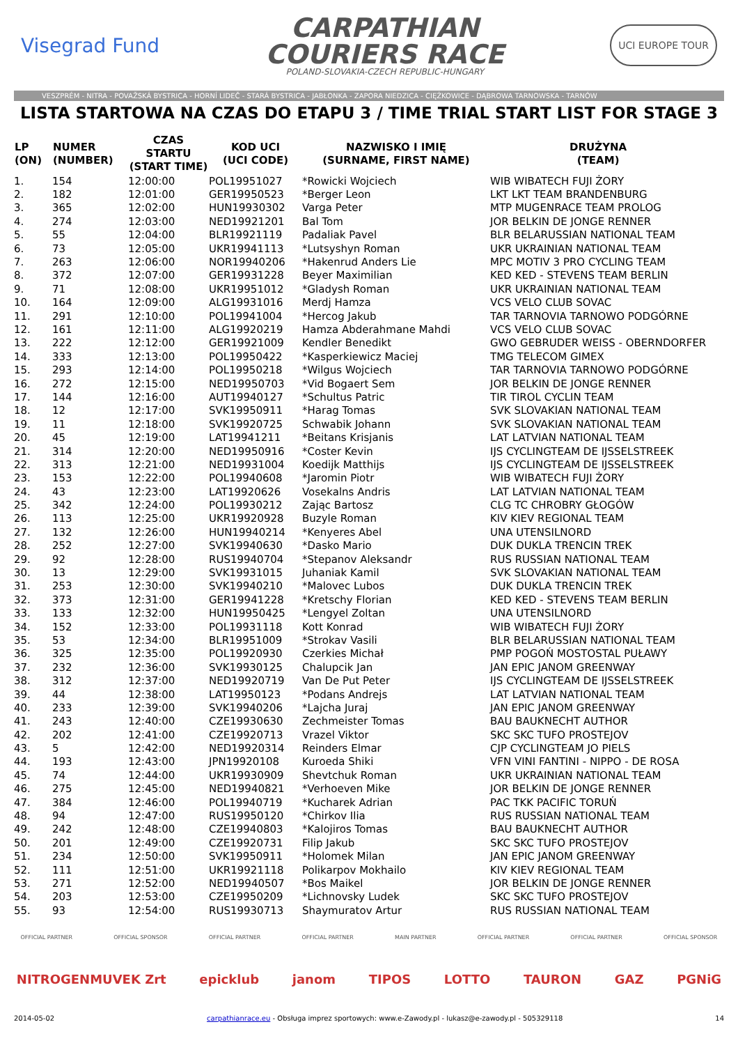Visegrad Fund
CARPATHIAN
COURIERS RACE
POLAND-SLOVAKIA-CZECH REPUBLIC-HUNGARY
UCI EUROPE TOUR
VESZPRÉM - NITRA - POVAŽSKÁ BYSTRICA - HORNÍ LIDEČ - STARÁ BYSTRICA - JABŁONKA - ZAPORA NIEDZICA - CIĘŻKOWICE - DĄBROWA TARNOWSKA - TARNÓW
LISTA STARTOWA NA CZAS DO ETAPU 3 / TIME TRIAL START LIST FOR STAGE 3
| LP (ON) | NUMER (NUMBER) | CZAS STARTU (START TIME) | KOD UCI (UCI CODE) | NAZWISKO I IMIĘ (SURNAME, FIRST NAME) | DRUŻYNA (TEAM) |
| --- | --- | --- | --- | --- | --- |
| 1. | 154 | 12:00:00 | POL19951027 | *Rowicki Wojciech | WIB WIBATECH FUJI ŻORY |
| 2. | 182 | 12:01:00 | GER19950523 | *Berger Leon | LKT LKT TEAM BRANDENBURG |
| 3. | 365 | 12:02:00 | HUN19930302 | Varga Peter | MTP MUGENRACE TEAM PROLOG |
| 4. | 274 | 12:03:00 | NED19921201 | Bal Tom | JOR BELKIN DE JONGE RENNER |
| 5. | 55 | 12:04:00 | BLR19921119 | Padaliak Pavel | BLR BELARUSSIAN NATIONAL TEAM |
| 6. | 73 | 12:05:00 | UKR19941113 | *Lutsyshyn Roman | UKR UKRAINIAN NATIONAL TEAM |
| 7. | 263 | 12:06:00 | NOR19940206 | *Hakenrud Anders Lie | MPC MOTIV 3 PRO CYCLING TEAM |
| 8. | 372 | 12:07:00 | GER19931228 | Beyer Maximilian | KED KED - STEVENS TEAM BERLIN |
| 9. | 71 | 12:08:00 | UKR19951012 | *Gladysh Roman | UKR UKRAINIAN NATIONAL TEAM |
| 10. | 164 | 12:09:00 | ALG19931016 | Merdj Hamza | VCS VELO CLUB SOVAC |
| 11. | 291 | 12:10:00 | POL19941004 | *Hercog Jakub | TAR TARNOVIA TARNOWO PODGÓRNE |
| 12. | 161 | 12:11:00 | ALG19920219 | Hamza Abderahmane Mahdi | VCS VELO CLUB SOVAC |
| 13. | 222 | 12:12:00 | GER19921009 | Kendler Benedikt | GWO GEBRUDER WEISS - OBERNDORFER |
| 14. | 333 | 12:13:00 | POL19950422 | *Kasperkiewicz Maciej | TMG TELECOM GIMEX |
| 15. | 293 | 12:14:00 | POL19950218 | *Wilgus Wojciech | TAR TARNOVIA TARNOWO PODGÓRNE |
| 16. | 272 | 12:15:00 | NED19950703 | *Vid Bogaert Sem | JOR BELKIN DE JONGE RENNER |
| 17. | 144 | 12:16:00 | AUT19940127 | *Schultus Patric | TIR TIROL CYCLIN TEAM |
| 18. | 12 | 12:17:00 | SVK19950911 | *Harag Tomas | SVK SLOVAKIAN NATIONAL TEAM |
| 19. | 11 | 12:18:00 | SVK19920725 | Schwabik Johann | SVK SLOVAKIAN NATIONAL TEAM |
| 20. | 45 | 12:19:00 | LAT19941211 | *Beitans Krisjanis | LAT LATVIAN NATIONAL TEAM |
| 21. | 314 | 12:20:00 | NED19950916 | *Coster Kevin | IJS CYCLINGTEAM DE IJSSELSTREEK |
| 22. | 313 | 12:21:00 | NED19931004 | Koedijk Matthijs | IJS CYCLINGTEAM DE IJSSELSTREEK |
| 23. | 153 | 12:22:00 | POL19940608 | *Jaromin Piotr | WIB WIBATECH FUJI ŻORY |
| 24. | 43 | 12:23:00 | LAT19920626 | Vosekalns Andris | LAT LATVIAN NATIONAL TEAM |
| 25. | 342 | 12:24:00 | POL19930212 | Zając Bartosz | CLG TC CHROBRY GŁOGÓW |
| 26. | 113 | 12:25:00 | UKR19920928 | Buzyle Roman | KIV KIEV REGIONAL TEAM |
| 27. | 132 | 12:26:00 | HUN19940214 | *Kenyeres Abel | UNA UTENSILNORD |
| 28. | 252 | 12:27:00 | SVK19940630 | *Dasko Mario | DUK DUKLA TRENCIN TREK |
| 29. | 92 | 12:28:00 | RUS19940704 | *Stepanov Aleksandr | RUS RUSSIAN NATIONAL TEAM |
| 30. | 13 | 12:29:00 | SVK19931015 | Juhaniak Kamil | SVK SLOVAKIAN NATIONAL TEAM |
| 31. | 253 | 12:30:00 | SVK19940210 | *Malovec Lubos | DUK DUKLA TRENCIN TREK |
| 32. | 373 | 12:31:00 | GER19941228 | *Kretschy Florian | KED KED - STEVENS TEAM BERLIN |
| 33. | 133 | 12:32:00 | HUN19950425 | *Lengyel Zoltan | UNA UTENSILNORD |
| 34. | 152 | 12:33:00 | POL19931118 | Kott Konrad | WIB WIBATECH FUJI ŻORY |
| 35. | 53 | 12:34:00 | BLR19951009 | *Strokav Vasili | BLR BELARUSSIAN NATIONAL TEAM |
| 36. | 325 | 12:35:00 | POL19920930 | Czerkies Michał | PMP POGOŃ MOSTOSTAL PUŁAWY |
| 37. | 232 | 12:36:00 | SVK19930125 | Chalupcik Jan | JAN EPIC JANOM GREENWAY |
| 38. | 312 | 12:37:00 | NED19920719 | Van De Put Peter | IJS CYCLINGTEAM DE IJSSELSTREEK |
| 39. | 44 | 12:38:00 | LAT19950123 | *Podans Andrejs | LAT LATVIAN NATIONAL TEAM |
| 40. | 233 | 12:39:00 | SVK19940206 | *Lajcha Juraj | JAN EPIC JANOM GREENWAY |
| 41. | 243 | 12:40:00 | CZE19930630 | Zechmeister Tomas | BAU BAUKNECHT AUTHOR |
| 42. | 202 | 12:41:00 | CZE19920713 | Vrazel Viktor | SKC SKC TUFO PROSTEJOV |
| 43. | 5 | 12:42:00 | NED19920314 | Reinders Elmar | CJP CYCLINGTEAM JO PIELS |
| 44. | 193 | 12:43:00 | JPN19920108 | Kuroeda Shiki | VFN VINI FANTINI - NIPPO - DE ROSA |
| 45. | 74 | 12:44:00 | UKR19930909 | Shevtchuk Roman | UKR UKRAINIAN NATIONAL TEAM |
| 46. | 275 | 12:45:00 | NED19940821 | *Verhoeven Mike | JOR BELKIN DE JONGE RENNER |
| 47. | 384 | 12:46:00 | POL19940719 | *Kucharek Adrian | PAC TKK PACIFIC TORUŃ |
| 48. | 94 | 12:47:00 | RUS19950120 | *Chirkov Ilia | RUS RUSSIAN NATIONAL TEAM |
| 49. | 242 | 12:48:00 | CZE19940803 | *Kalojiros Tomas | BAU BAUKNECHT AUTHOR |
| 50. | 201 | 12:49:00 | CZE19920731 | Filip Jakub | SKC SKC TUFO PROSTEJOV |
| 51. | 234 | 12:50:00 | SVK19950911 | *Holomek Milan | JAN EPIC JANOM GREENWAY |
| 52. | 111 | 12:51:00 | UKR19921118 | Polikarpov Mokhailo | KIV KIEV REGIONAL TEAM |
| 53. | 271 | 12:52:00 | NED19940507 | *Bos Maikel | JOR BELKIN DE JONGE RENNER |
| 54. | 203 | 12:53:00 | CZE19950209 | *Lichnovsky Ludek | SKC SKC TUFO PROSTEJOV |
| 55. | 93 | 12:54:00 | RUS19930713 | Shaymuratov Artur | RUS RUSSIAN NATIONAL TEAM |
OFFICIAL PARTNER OFFICIAL SPONSOR OFFICIAL PARTNER OFFICIAL PARTNER MAIN PARTNER OFFICIAL PARTNER OFFICIAL PARTNER OFFICIAL SPONSOR
NITROGENMUVEK Zrt epicklub janom TIPOS LOTTO TAURON GAZ PGNiG
2014-05-02 carpathianrace.eu - Obsługa imprez sportowych: www.e-Zawody.pl - lukasz@e-zawody.pl - 505329118 14